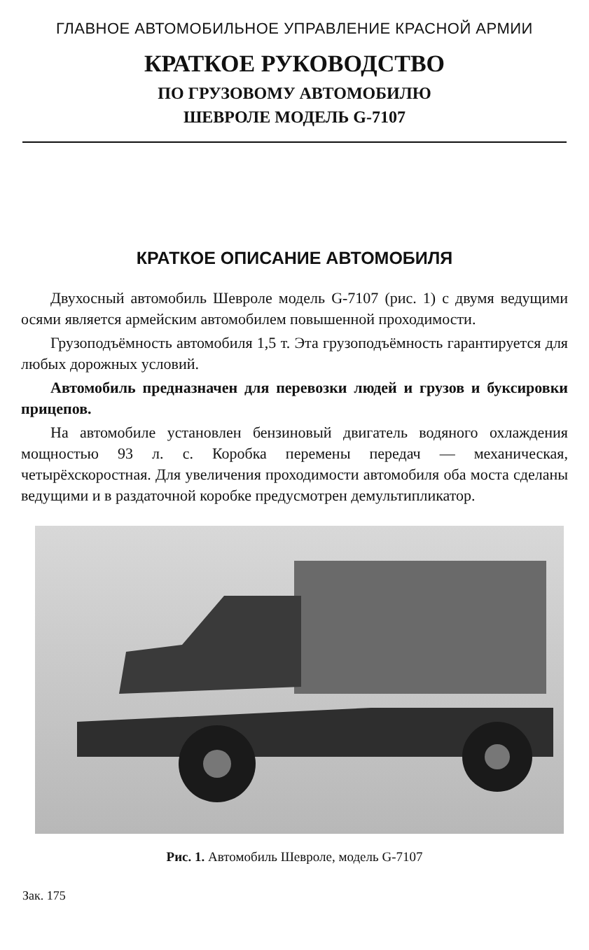ГЛАВНОЕ АВТОМОБИЛЬНОЕ УПРАВЛЕНИЕ КРАСНОЙ АРМИИ
КРАТКОЕ РУКОВОДСТВО
ПО ГРУЗОВОМУ АВТОМОБИЛЮ
ШЕВРОЛЕ МОДЕЛЬ G-7107
КРАТКОЕ ОПИСАНИЕ АВТОМОБИЛЯ
Двухосный автомобиль Шевроле модель G-7107 (рис. 1) с двумя ведущими осями является армейским автомобилем повышенной проходимости.
Грузоподъёмность автомобиля 1,5 т. Эта грузоподъёмность гарантируется для любых дорожных условий.
Автомобиль предназначен для перевозки людей и грузов и буксировки прицепов.
На автомобиле установлен бензиновый двигатель водяного охлаждения мощностью 93 л. с. Коробка перемены передач — механическая, четырёхскоростная. Для увеличения проходимости автомобиля оба моста сделаны ведущими и в раздаточной коробке предусмотрен демультипликатор.
Рис. 1. Автомобиль Шевроле, модель G-7107
Зак. 175